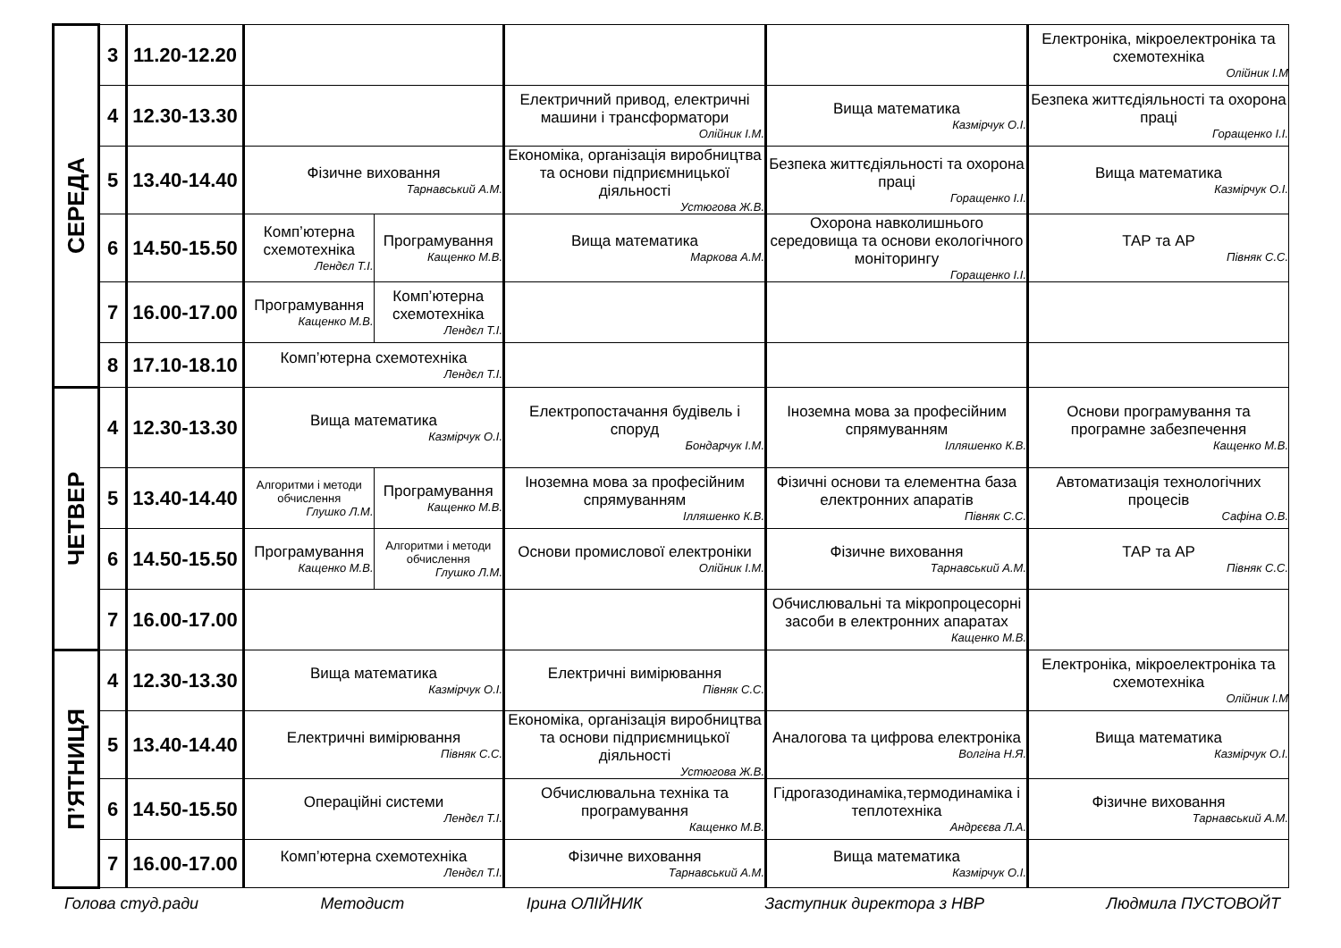| СЕРЕДА | 3 | 11.20-12.20 | | | | | Електроніка, мікроелектроніка та схемотехніка Олійник І.М |
| | 4 | 12.30-13.30 | | | Електричний привод, електричні машини і трансформатори Олійник І.М. | Вища математика Казмірчук О.І. | Безпека життєдіяльності та охорона праці Горащенко І.І. |
| | 5 | 13.40-14.40 | Фізичне виховання Тарнавський А.М. | | Економіка, організація виробництва та основи підприємницької діяльності Устюгова Ж.В. | Безпека життєдіяльності та охорона праці Горащенко І.І. | Вища математика Казмірчук О.І. |
| | 6 | 14.50-15.50 | Комп’ютерна схемотехніка Лендєл Т.І. | Програмування Кащенко М.В. | Вища математика Маркова А.М. | Охорона навколишнього середовища та основи екологічного моніторингу Горащенко І.І. | ТАР та АР Півняк С.С. |
| | 7 | 16.00-17.00 | Програмування Кащенко М.В. | Комп’ютерна схемотехніка Лендєл Т.І. | | | |
| | 8 | 17.10-18.10 | Комп’ютерна схемотехніка Лендєл Т.І. | | | | |
| ЧЕТВЕР | 4 | 12.30-13.30 | Вища математика Казмірчук О.І. | | Електропостачання будівель і споруд Бондарчук І.М. | Іноземна мова за професійним спрямуванням Ілляшенко К.В. | Основи програмування та програмне забезпечення Кащенко М.В. |
| | 5 | 13.40-14.40 | Алгоритми і методи обчислення Глушко Л.М. | Програмування Кащенко М.В. | Іноземна мова за професійним спрямуванням Ілляшенко К.В. | Фізичні основи та елементна база електронних апаратів Півняк С.С. | Автоматизація технологічних процесів Сафіна О.В. |
| | 6 | 14.50-15.50 | Програмування Кащенко М.В. | Алгоритми і методи обчислення Глушко Л.М. | Основи промислової електроніки Олійник І.М. | Фізичне виховання Тарнавський А.М. | ТАР та АР Півняк С.С. |
| | 7 | 16.00-17.00 | | | | Обчислювальні та мікропроцесорні засоби в електронних апаратах Кащенко М.В. | |
| П’ЯТНИЦЯ | 4 | 12.30-13.30 | Вища математика Казмірчук О.І. | | Електричні вимірювання Півняк С.С. | | Електроніка, мікроелектроніка та схемотехніка Олійник І.М |
| | 5 | 13.40-14.40 | Електричні вимірювання Півняк С.С. | | Економіка, організація виробництва та основи підприємницької діяльності Устюгова Ж.В. | Аналогова та цифрова електроніка Волгіна Н.Я. | Вища математика Казмірчук О.І. |
| | 6 | 14.50-15.50 | Операційні системи Лендєл Т.І. | | Обчислювальна техніка та програмування Кащенко М.В. | Гідрогазодинаміка,термодинаміка і теплотехніка Андрєєва Л.А. | Фізичне виховання Тарнавський А.М. |
| | 7 | 16.00-17.00 | Комп’ютерна схемотехніка Лендєл Т.І. | | Фізичне виховання Тарнавський А.М. | Вища математика Казмірчук О.І. | |
Голова студ.ради Методист Ірина ОЛІЙНИК Заступник директора з НВР Людмила ПУСТОВОЙТ